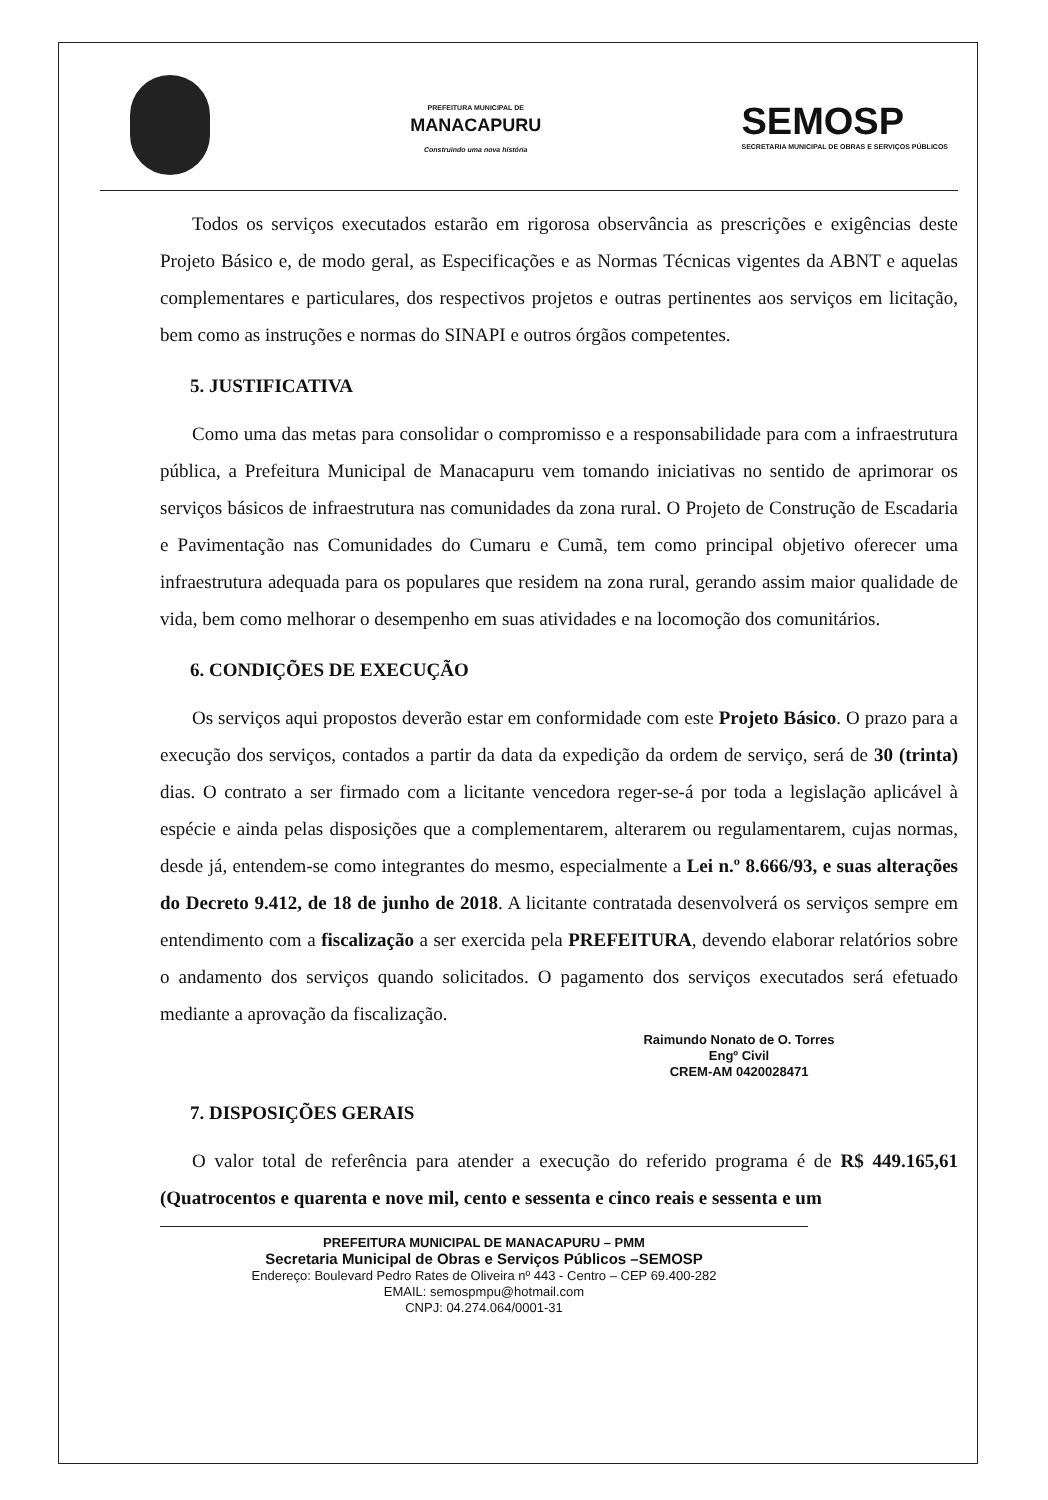PREFEITURA MUNICIPAL DE
MANACAPURU
Construindo uma nova história
SEMOSP
SECRETARIA MUNICIPAL DE OBRAS E SERVIÇOS PÚBLICOS
Todos os serviços executados estarão em rigorosa observância as prescrições e exigências deste Projeto Básico e, de modo geral, as Especificações e as Normas Técnicas vigentes da ABNT e aquelas complementares e particulares, dos respectivos projetos e outras pertinentes aos serviços em licitação, bem como as instruções e normas do SINAPI e outros órgãos competentes.
5. JUSTIFICATIVA
Como uma das metas para consolidar o compromisso e a responsabilidade para com a infraestrutura pública, a Prefeitura Municipal de Manacapuru vem tomando iniciativas no sentido de aprimorar os serviços básicos de infraestrutura nas comunidades da zona rural. O Projeto de Construção de Escadaria e Pavimentação nas Comunidades do Cumaru e Cumã, tem como principal objetivo oferecer uma infraestrutura adequada para os populares que residem na zona rural, gerando assim maior qualidade de vida, bem como melhorar o desempenho em suas atividades e na locomoção dos comunitários.
6. CONDIÇÕES DE EXECUÇÃO
Os serviços aqui propostos deverão estar em conformidade com este Projeto Básico. O prazo para a execução dos serviços, contados a partir da data da expedição da ordem de serviço, será de 30 (trinta) dias. O contrato a ser firmado com a licitante vencedora reger-se-á por toda a legislação aplicável à espécie e ainda pelas disposições que a complementarem, alterarem ou regulamentarem, cujas normas, desde já, entendem-se como integrantes do mesmo, especialmente a Lei n.º 8.666/93, e suas alterações do Decreto 9.412, de 18 de junho de 2018. A licitante contratada desenvolverá os serviços sempre em entendimento com a fiscalização a ser exercida pela PREFEITURA, devendo elaborar relatórios sobre o andamento dos serviços quando solicitados. O pagamento dos serviços executados será efetuado mediante a aprovação da fiscalização.
Raimundo Nonato de O. Torres
Engº Civil
CREM-AM 0420028471
7. DISPOSIÇÕES GERAIS
O valor total de referência para atender a execução do referido programa é de R$ 449.165,61 (Quatrocentos e quarenta e nove mil, cento e sessenta e cinco reais e sessenta e um
PREFEITURA MUNICIPAL DE MANACAPURU – PMM
Secretaria Municipal de Obras e Serviços Públicos –SEMOSP
Endereço: Boulevard Pedro Rates de Oliveira nº 443 - Centro – CEP 69.400-282
EMAIL: semospmpu@hotmail.com
CNPJ: 04.274.064/0001-31